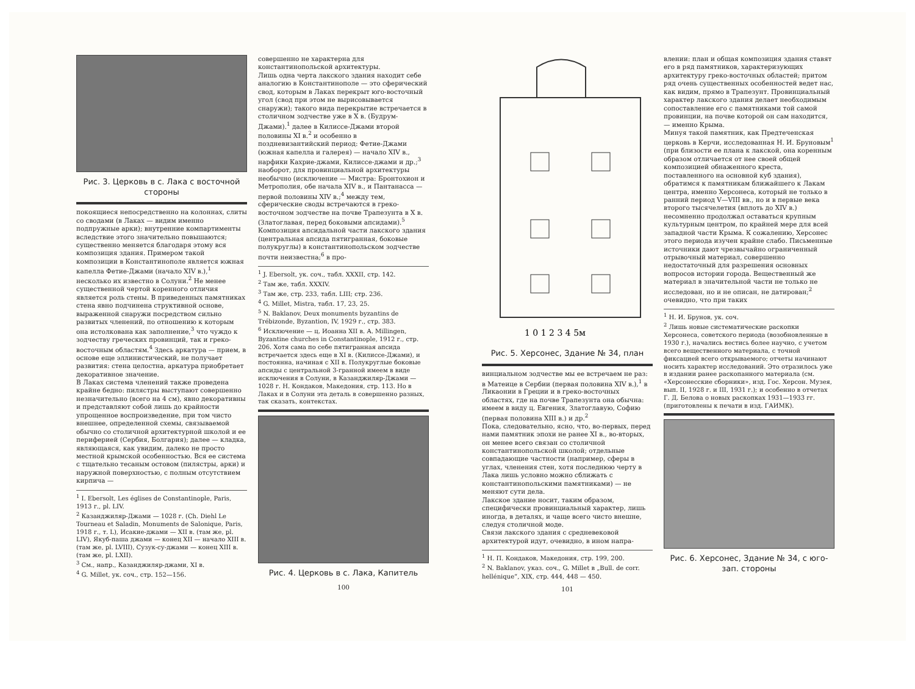Рис. 3. Церковь в с. Лака с восточной стороны
покоящиеся непосредственно на колоннах, слиты со сводами (в Лаках — видим именно подпружные арки); внутренние компартименты вследствие этого значительно повышаются; существенно меняется благодаря этому вся композиция здания. Примером такой композиции в Константинополе является южная капелла Фетие-Джами (начало XIV в.),<sup>1</sup> несколько их известно в Солуни.<sup>2</sup> Не менее существенной чертой коренного отличия является роль стены. В приведенных памятниках стена явно подчинена структивной основе, выраженной снаружи посредством сильно развитых членений, по отношению к которым она истолкована как заполнение,<sup>3</sup> что чуждо к зодчеству греческих провинций, так и греко-восточным областям.<sup>4</sup> Здесь аркатура — прием, в основе еще эллинистический, не получает развития: стена целостна, аркатура приобретает декоративное значение.
В Лаках система членений также проведена крайне бедно: пилястры выступают совершенно незначительно (всего на 4 см), явно декоративны и представляют собой лишь до крайности упрощенное воспроизведение, при том чисто внешнее, определенной схемы, связываемой обычно со столичной архитектурной школой и ее периферией (Сербия, Болгария); далее — кладка, являющаяся, как увидим, далеко не просто местной крымской особенностью. Вся ее система с тщательно тесаным остовом (пилястры, арки) и наружной поверхностью, с полным отсутствием кирпича —
<sup>1</sup> I. Ebersolt, Les églises de Constantinople, Paris, 1913 г., pl. LIV.
<sup>2</sup> Казанджиляр-Джами — 1028 г. (Ch. Diehl Le Tourneau et Saladin, Monuments de Salonique, Paris, 1918 г., т. L), Исакие-джами — XII в. (там же, pl. LIV), Якуб-паша джами — конец XII — начало XIII в. (там же, pl. LVIII), Сузук-су-джами — конец XIII в. (там же, pl. LXII).
<sup>3</sup> См., напр., Казанджиляр-джами, XI в.
<sup>4</sup> G. Millet, ук. соч., стр. 152—156.
совершенно не характерна для константинопольской архитектуры.
Лишь одна черта лакского здания находит себе аналогию в Константинополе — это сферический свод, которым в Лаках перекрыт юго-восточный угол (свод при этом не вырисовывается снаружи); такого вида перекрытие встречается в столичном зодчестве уже в X в. (Будрум-Джами).<sup>1</sup> далее в Килиссе-Джами второй половины XI в.<sup>2</sup> и особенно в поздневизантийский период: Фетие-Джами (южная капелла и галерея) — начало XIV в., нарфики Кахрие-джами, Килиссе-джами и др.;<sup>3</sup> наоборот, для провинциальной архитектуры необычно (исключение — Мистра: Бронтохион и Метрополия, обе начала XIV в., и Пантанасса — первой половины XIV в.;<sup>4</sup> между тем, сферические своды встречаются в греко-восточном зодчестве на почве Трапезунта в X в. (Златоглавая, перед боковыми апсидами).<sup>5</sup>
Композиция апсидальной части лакского здания (центральная апсида пятигранная, боковые полукруглы) в константинопольском зодчестве почти неизвестна;<sup>6</sup> в про-
<sup>1</sup> J. Ebersolt, ук. соч., табл. XXXII, стр. 142.
<sup>2</sup> Там же, табл. XXXIV.
<sup>3</sup> Там же, стр. 233, табл. LIII; стр. 236.
<sup>4</sup> G. Millet, Mistra, табл. 17, 23, 25.
<sup>5</sup> N. Baklanov, Deux monuments byzantins de Trébizonde, Byzantion, IV, 1929 г., стр. 383.
<sup>6</sup> Исключение — ц. Иоанна XII в. A. Millingen, Byzantine churches in Constantinople, 1912 г., стр. 206. Хотя сама по себе пятигранная апсида встречается здесь еще в XI в. (Килиссе-Джами), и постоянна, начиная с XII в. Полукруглые боковые апсиды с центральной 3-гранной имеем в виде исключения в Солуни, в Казанджиляр-Джами — 1028 г. Н. Кондаков, Македония, стр. 113. Но в Лаках и в Солуни эта деталь в совершенно разных, так сказать, контекстах.
Рис. 4. Церковь в с. Лака, Капитель
100
1 0 1 2 3 4 5м
Рис. 5. Херсонес, Здание № 34, план
винциальном зодчестве мы ее встречаем не раз: в Матеице в Сербии (первая половина XIV в.),<sup>1</sup> в Ликаонии в Греции и в греко-восточных областях, где на почве Трапезунта она обычна: имеем в виду ц. Евгения, Златоглавую, Софию (первая половина XIII в.) и др.<sup>2</sup>
Пока, следовательно, ясно, что, во-первых, перед нами памятник эпохи не ранее XI в., во-вторых, он менее всего связан со столичной константинопольской школой; отдельные совпадающие частности (например, сферы в углах, членения стен, хотя последнюю черту в Лака лишь условно можно сближать с константинопольскими памятниками) — не меняют сути дела.
Лакское здание носит, таким образом, специфически провинциальный характер, лишь иногда, в деталях, и чаще всего чисто внешне, следуя столичной моде.
Связи лакского здания с средневековой архитектурой идут, очевидно, в ином напра-
<sup>1</sup> Н. П. Кондаков, Македония, стр. 199, 200.
<sup>2</sup> N. Baklanov, указ. соч., G. Millet в „Bull. de corr. hellénique“, XIX, стр. 444, 448 — 450.
101
влении: план и общая композиция здания ставят его в ряд памятников, характеризующих архитектуру греко-восточных областей; притом ряд очень существенных особенностей ведет нас, как видим, прямо в Трапезунт. Провинциальный характер лакского здания делает необходимым сопоставление его с памятниками той самой провинции, на почве которой он сам находится, — именно Крыма.
Минуя такой памятник, как Предтеченская церковь в Керчи, исследованная Н. И. Бруновым<sup>1</sup> (при близости ее плана к лакской, она коренным образом отличается от нее своей общей композицией обнаженного креста, поставленного на основной куб здания), обратимся к памятникам ближайшего к Лакам центра, именно Херсонеса, который не только в ранний период V—VIII вв., но и в первые века второго тысячелетия (вплоть до XIV в.) несомненно продолжал оставаться крупным культурным центром, по крайней мере для всей западной части Крыма. К сожалению, Херсонес этого периода изучен крайне слабо. Письменные источники дают чрезвычайно ограниченный отрывочный материал, совершенно недостаточный для разрешения основных вопросов истории города. Вещественный же материал в значительной части не только не исследован, но и не описан, не датирован;<sup>2</sup> очевидно, что при таких
<sup>1</sup> Н. И. Брунов, ук. соч.
<sup>2</sup> Лишь новые систематические раскопки Херсонеса, советского периода (возобновленные в 1930 г.), начались вестись более научно, с учетом всего вещественного материала, с точной фиксацией всего открываемого; отчеты начинают носить характер исследований. Это отразилось уже в издании ранее раскопанного материала (см. «Херсонесские сборники», изд. Гос. Херсон. Музея, вып. II, 1928 г. и III, 1931 г.); и особенно в отчетах Г. Д. Белова о новых раскопках 1931—1933 гг. (приготовлены к печати в изд. ГАИМК).
Рис. 6. Херсонес, Здание № 34, с юго-зап. стороны